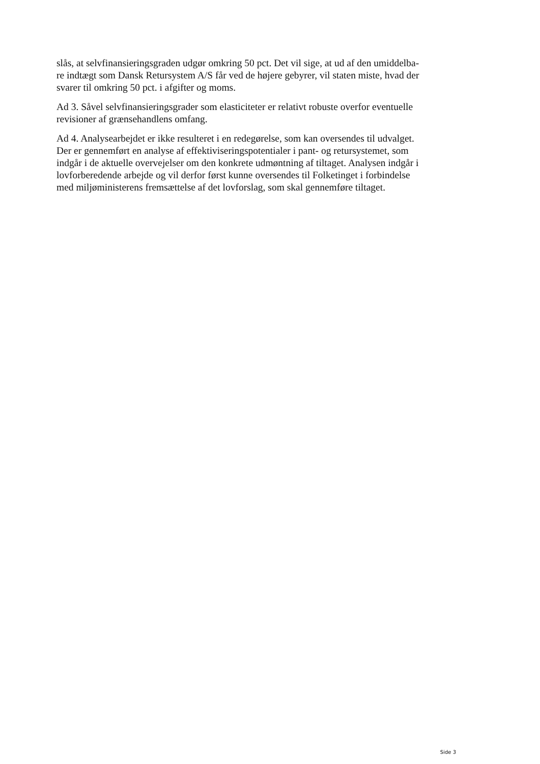slås, at selvfinansieringsgraden udgør omkring 50 pct. Det vil sige, at ud af den umiddelba-
re indtægt som Dansk Retursystem A/S får ved de højere gebyrer, vil staten miste, hvad der
svarer til omkring 50 pct. i afgifter og moms.
Ad 3. Såvel selvfinansieringsgrader som elasticiteter er relativt robuste overfor eventuelle
revisioner af grænsehandlens omfang.
Ad 4. Analysearbejdet er ikke resulteret i en redegørelse, som kan oversendes til udvalget.
Der er gennemført en analyse af effektiviseringspotentialer i pant- og retursystemet, som
indgår i de aktuelle overvejelser om den konkrete udmøntning af tiltaget. Analysen indgår i
lovforberedende arbejde og vil derfor først kunne oversendes til Folketinget i forbindelse
med miljøministerens fremsættelse af det lovforslag, som skal gennemføre tiltaget.
Side 3